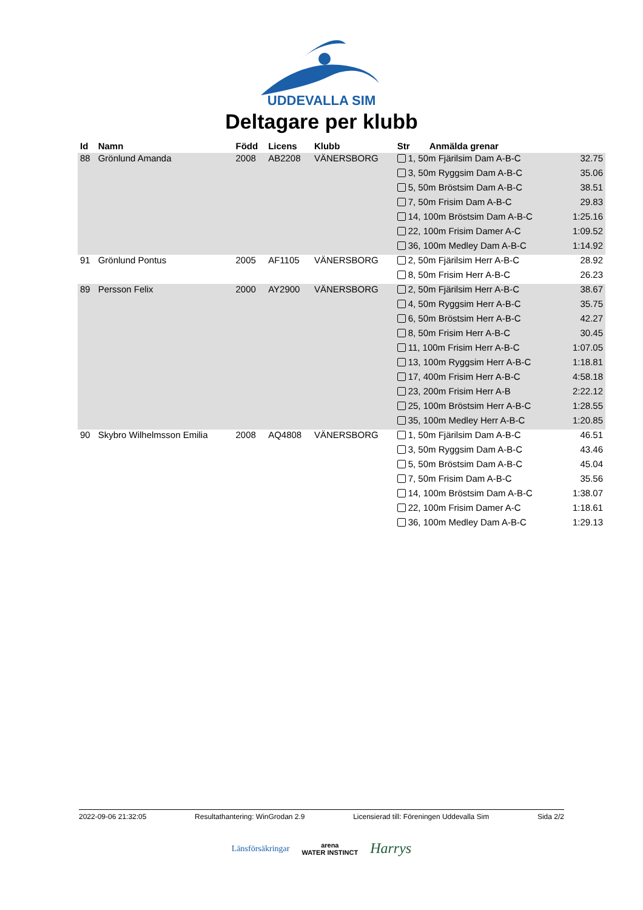UDDEVALLA SIM
Deltagare per klubb
| Id | Namn | Född | Licens | Klubb | Str | Anmälda grenar | |
| --- | --- | --- | --- | --- | --- | --- | --- |
| 88 | Grönlund Amanda | 2008 | AB2208 | VÄNERSBORG | 1, 50m Fjärilsim Dam A-B-C | | 32.75 |
| | | | | | 3, 50m Ryggsim Dam A-B-C | | 35.06 |
| | | | | | 5, 50m Bröstsim Dam A-B-C | | 38.51 |
| | | | | | 7, 50m Frisim Dam A-B-C | | 29.83 |
| | | | | | 14, 100m Bröstsim Dam A-B-C | | 1:25.16 |
| | | | | | 22, 100m Frisim Damer A-C | | 1:09.52 |
| | | | | | 36, 100m Medley Dam A-B-C | | 1:14.92 |
| 91 | Grönlund Pontus | 2005 | AF1105 | VÄNERSBORG | 2, 50m Fjärilsim Herr A-B-C | | 28.92 |
| | | | | | 8, 50m Frisim Herr A-B-C | | 26.23 |
| 89 | Persson Felix | 2000 | AY2900 | VÄNERSBORG | 2, 50m Fjärilsim Herr A-B-C | | 38.67 |
| | | | | | 4, 50m Ryggsim Herr A-B-C | | 35.75 |
| | | | | | 6, 50m Bröstsim Herr A-B-C | | 42.27 |
| | | | | | 8, 50m Frisim Herr A-B-C | | 30.45 |
| | | | | | 11, 100m Frisim Herr A-B-C | | 1:07.05 |
| | | | | | 13, 100m Ryggsim Herr A-B-C | | 1:18.81 |
| | | | | | 17, 400m Frisim Herr A-B-C | | 4:58.18 |
| | | | | | 23, 200m Frisim Herr A-B | | 2:22.12 |
| | | | | | 25, 100m Bröstsim Herr A-B-C | | 1:28.55 |
| | | | | | 35, 100m Medley Herr A-B-C | | 1:20.85 |
| 90 | Skybro Wilhelmsson Emilia | 2008 | AQ4808 | VÄNERSBORG | 1, 50m Fjärilsim Dam A-B-C | | 46.51 |
| | | | | | 3, 50m Ryggsim Dam A-B-C | | 43.46 |
| | | | | | 5, 50m Bröstsim Dam A-B-C | | 45.04 |
| | | | | | 7, 50m Frisim Dam A-B-C | | 35.56 |
| | | | | | 14, 100m Bröstsim Dam A-B-C | | 1:38.07 |
| | | | | | 22, 100m Frisim Damer A-C | | 1:18.61 |
| | | | | | 36, 100m Medley Dam A-B-C | | 1:29.13 |
2022-09-06 21:32:05 Resultathantering: WinGrodan 2.9 Licensierad till: Föreningen Uddevalla Sim Sida 2/2
Länsförsäkringar arena
WATER INSTINCT Harrys